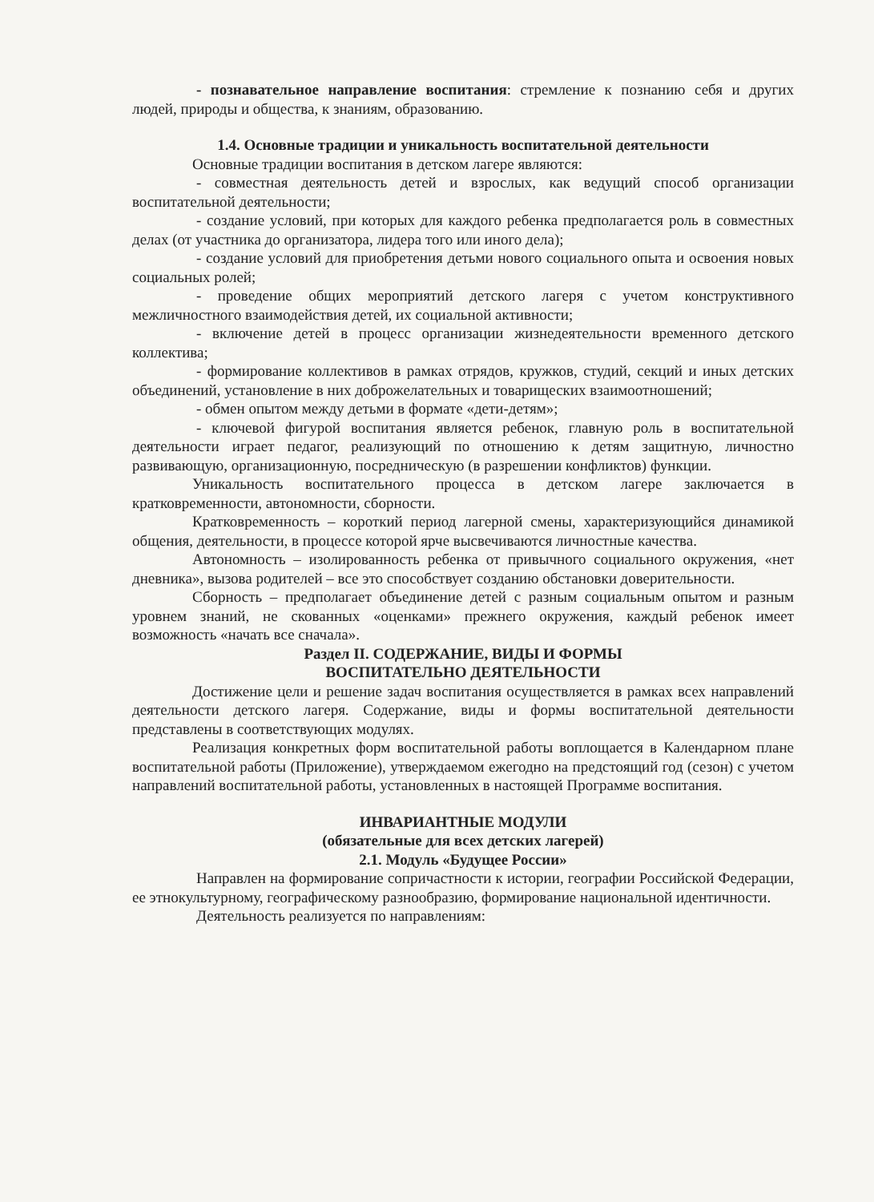- познавательное направление воспитания: стремление к познанию себя и других людей, природы и общества, к знаниям, образованию.
1.4. Основные традиции и уникальность воспитательной деятельности
Основные традиции воспитания в детском лагере являются:
- совместная деятельность детей и взрослых, как ведущий способ организации воспитательной деятельности;
- создание условий, при которых для каждого ребенка предполагается роль в совместных делах (от участника до организатора, лидера того или иного дела);
- создание условий для приобретения детьми нового социального опыта и освоения новых социальных ролей;
- проведение общих мероприятий детского лагеря с учетом конструктивного межличностного взаимодействия детей, их социальной активности;
- включение детей в процесс организации жизнедеятельности временного детского коллектива;
- формирование коллективов в рамках отрядов, кружков, студий, секций и иных детских объединений, установление в них доброжелательных и товарищеских взаимоотношений;
- обмен опытом между детьми в формате «дети-детям»;
- ключевой фигурой воспитания является ребенок, главную роль в воспитательной деятельности играет педагог, реализующий по отношению к детям защитную, личностно развивающую, организационную, посредническую (в разрешении конфликтов) функции.
Уникальность воспитательного процесса в детском лагере заключается в кратковременности, автономности, сборности.
Кратковременность – короткий период лагерной смены, характеризующийся динамикой общения, деятельности, в процессе которой ярче высвечиваются личностные качества.
Автономность – изолированность ребенка от привычного социального окружения, «нет дневника», вызова родителей – все это способствует созданию обстановки доверительности.
Сборность – предполагает объединение детей с разным социальным опытом и разным уровнем знаний, не скованных «оценками» прежнего окружения, каждый ребенок имеет возможность «начать все сначала».
Раздел II. СОДЕРЖАНИЕ, ВИДЫ И ФОРМЫ
ВОСПИТАТЕЛЬНО ДЕЯТЕЛЬНОСТИ
Достижение цели и решение задач воспитания осуществляется в рамках всех направлений деятельности детского лагеря. Содержание, виды и формы воспитательной деятельности представлены в соответствующих модулях.
Реализация конкретных форм воспитательной работы воплощается в Календарном плане воспитательной работы (Приложение), утверждаемом ежегодно на предстоящий год (сезон) с учетом направлений воспитательной работы, установленных в настоящей Программе воспитания.
ИНВАРИАНТНЫЕ МОДУЛИ
(обязательные для всех детских лагерей)
2.1. Модуль «Будущее России»
Направлен на формирование сопричастности к истории, географии Российской Федерации, ее этнокультурному, географическому разнообразию, формирование национальной идентичности.
Деятельность реализуется по направлениям: